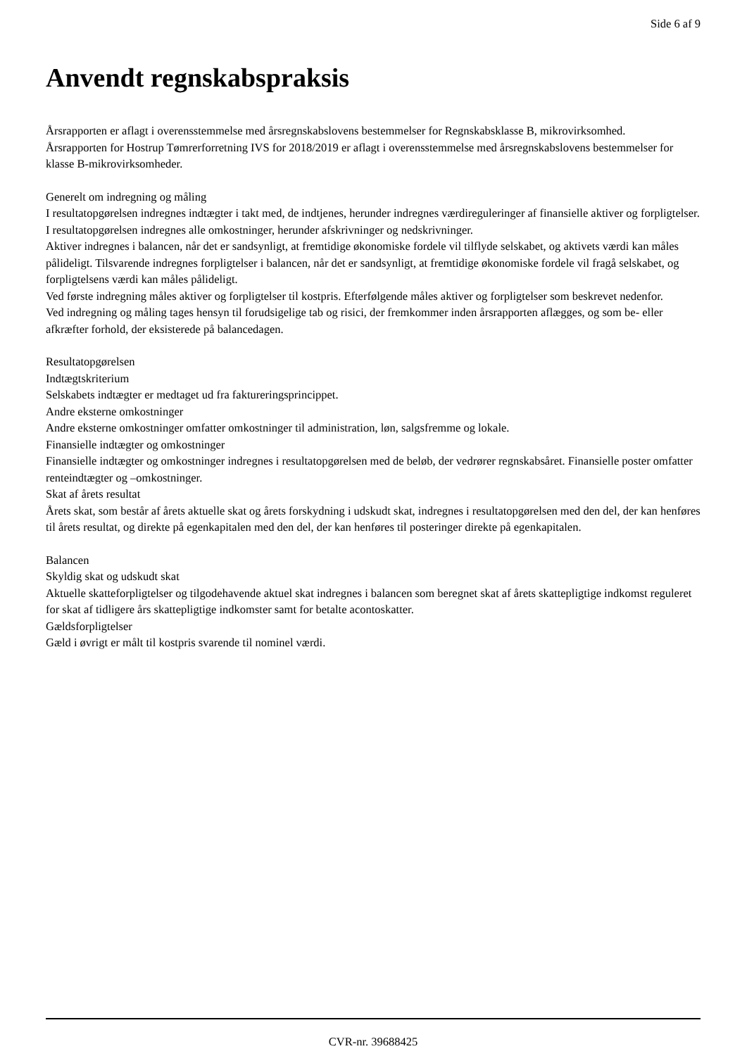Side 6 af 9
Anvendt regnskabspraksis
Årsrapporten er aflagt i overensstemmelse med årsregnskabslovens bestemmelser for Regnskabsklasse B, mikrovirksomhed.
Årsrapporten for Hostrup Tømrerforretning IVS for 2018/2019 er aflagt i overensstemmelse med årsregnskabslovens bestemmelser for klasse B-mikrovirksomheder.
Generelt om indregning og måling
I resultatopgørelsen indregnes indtægter i takt med, de indtjenes, herunder indregnes værdireguleringer af finansielle aktiver og forpligtelser. I resultatopgørelsen indregnes alle omkostninger, herunder afskrivninger og nedskrivninger.
Aktiver indregnes i balancen, når det er sandsynligt, at fremtidige økonomiske fordele vil tilflyde selskabet, og aktivets værdi kan måles pålideligt. Tilsvarende indregnes forpligtelser i balancen, når det er sandsynligt, at fremtidige økonomiske fordele vil fragå selskabet, og forpligtelsens værdi kan måles pålideligt.
Ved første indregning måles aktiver og forpligtelser til kostpris. Efterfølgende måles aktiver og forpligtelser som beskrevet nedenfor.
Ved indregning og måling tages hensyn til forudsigelige tab og risici, der fremkommer inden årsrapporten aflægges, og som be- eller afkræfter forhold, der eksisterede på balancedagen.
Resultatopgørelsen
Indtægtskriterium
Selskabets indtægter er medtaget ud fra faktureringsprincippet.
Andre eksterne omkostninger
Andre eksterne omkostninger omfatter omkostninger til administration, løn, salgsfremme og lokale.
Finansielle indtægter og omkostninger
Finansielle indtægter og omkostninger indregnes i resultatopgørelsen med de beløb, der vedrører regnskabsåret. Finansielle poster omfatter renteindtægter og –omkostninger.
Skat af årets resultat
Årets skat, som består af årets aktuelle skat og årets forskydning i udskudt skat, indregnes i resultatopgørelsen med den del, der kan henføres til årets resultat, og direkte på egenkapitalen med den del, der kan henføres til posteringer direkte på egenkapitalen.
Balancen
Skyldig skat og udskudt skat
Aktuelle skatteforpligtelser og tilgodehavende aktuel skat indregnes i balancen som beregnet skat af årets skattepligtige indkomst reguleret for skat af tidligere års skattepligtige indkomster samt for betalte acontoskatter.
Gældsforpligtelser
Gæld i øvrigt er målt til kostpris svarende til nominel værdi.
CVR-nr. 39688425